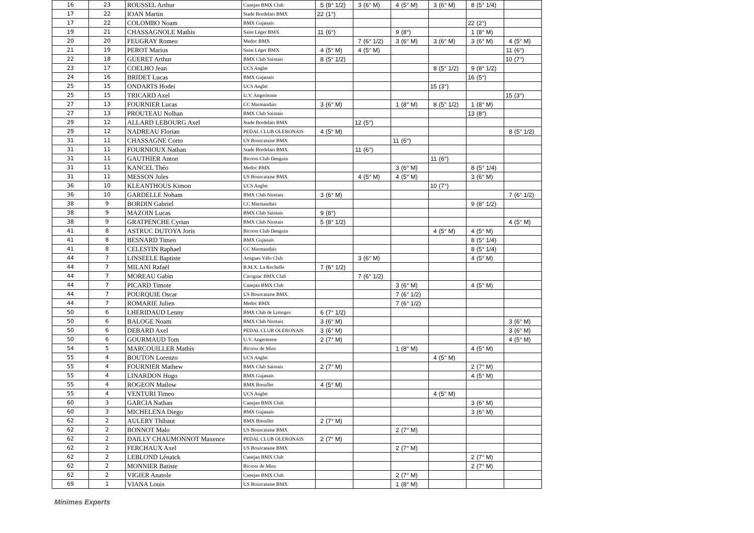| 16 | 23 | ROUSSEL Arthur | Canejan BMX Club | 5 | (8° 1/2) | 3 | (6° M) | 4 | (5° M) | 3 | (6° M) | 8 | (5° 1/4) | | |
| 17 | 22 | IOAN Martin | Stade Bordelais BMX | 22 | (1°) | | | | | | | | | | |
| 17 | 22 | COLOMBO Noam | BMX Gujanais | | | | | | | | | 22 | (2°) | | |
| 19 | 21 | CHASSAGNOLE Mathis | Saint Léger BMX | 11 | (6°) | | | 9 | (8°) | | | 1 | (8° M) | | |
| 20 | 20 | FEUGRAY Romeo | Medoc BMX | | | 7 | (6° 1/2) | 3 | (6° M) | 3 | (6° M) | 3 | (6° M) | 4 | (5° M) |
| 21 | 19 | PEROT Marius | Saint Léger BMX | 4 | (5° M) | 4 | (5° M) | | | | | | | 11 | (6°) |
| 22 | 18 | GUERET Arthur | BMX Club Saintais | 8 | (5° 1/2) | | | | | | | | | 10 | (7°) |
| 23 | 17 | COELHO Jean | UCS Anglet | | | | | | | 8 | (5° 1/2) | 9 | (8° 1/2) | | |
| 24 | 16 | BRIDET Lucas | BMX Gujanais | | | | | | | | | 16 | (5°) | | |
| 25 | 15 | ONDARTS Hodei | UCS Anglet | | | | | | | 15 | (3°) | | | | |
| 25 | 15 | TRICARD Axel | U.V. Angerienne | | | | | | | | | | | 15 | (3°) |
| 27 | 13 | FOURNIER Lucas | CC Marmandais | 3 | (6° M) | | | 1 | (8° M) | 8 | (5° 1/2) | 1 | (8° M) | | |
| 27 | 13 | PROUTEAU Nolhan | BMX Club Saintais | | | | | | | | | 13 | (8°) | | |
| 29 | 12 | ALLARD LEBOURG Axel | Stade Bordelais BMX | | | 12 | (5°) | | | | | | | | |
| 29 | 12 | NADREAU Florian | PEDAL CLUB OLERONAIS | 4 | (5° M) | | | | | | | | | 8 | (5° 1/2) |
| 31 | 11 | CHASSAGNE Corto | US Bouscataise BMX | | | | | 11 | (6°) | | | | | | |
| 31 | 11 | FOURNIOUX Nathan | Stade Bordelais BMX | | | 11 | (6°) | | | | | | | | |
| 31 | 11 | GAUTHIER Anton | Bicross Club Denguin | | | | | | | 11 | (6°) | | | | |
| 31 | 11 | KANCEL Théo | Medoc BMX | | | | | 3 | (6° M) | | | 8 | (5° 1/4) | | |
| 31 | 11 | MESSON Jules | US Bouscataise BMX | | | 4 | (5° M) | 4 | (5° M) | | | 3 | (6° M) | | |
| 36 | 10 | KLEANTHOUS Kimon | UCS Anglet | | | | | | | 10 | (7°) | | | | |
| 36 | 10 | GARDELLE Noham | BMX Club Niortais | 3 | (6° M) | | | | | | | | | 7 | (6° 1/2) |
| 38 | 9 | BORDIN Gabriel | CC Marmandais | | | | | | | | | 9 | (8° 1/2) | | |
| 38 | 9 | MAZOIN Lucas | BMX Club Saintais | 9 | (8°) | | | | | | | | | | |
| 38 | 9 | GRATPENCHE Cyrian | BMX Club Niortais | 5 | (8° 1/2) | | | | | | | | | 4 | (5° M) |
| 41 | 8 | ASTRUC DUTOYA Joris | Bicross Club Denguin | | | | | | | 4 | (5° M) | 4 | (5° M) | | |
| 41 | 8 | BESNARD Timeo | BMX Gujanais | | | | | | | | | 8 | (5° 1/4) | | |
| 41 | 8 | CELESTIN Raphael | CC Marmandais | | | | | | | | | 8 | (5° 1/4) | | |
| 44 | 7 | LINSEELE Baptiste | Artigues Vélo Club | | | 3 | (6° M) | | | | | 4 | (5° M) | | |
| 44 | 7 | MILANI Rafaël | B.M.X. La Rochelle | 7 | (6° 1/2) | | | | | | | | | | |
| 44 | 7 | MOREAU Gabin | Cavignac BMX Club | | | 7 | (6° 1/2) | | | | | | | | |
| 44 | 7 | PICARD Timote | Canejan BMX Club | | | | | 3 | (6° M) | | | 4 | (5° M) | | |
| 44 | 7 | POURQUIE Oscar | US Bouscataise BMX | | | | | 7 | (6° 1/2) | | | | | | |
| 44 | 7 | ROMARIE Julien | Medoc BMX | | | | | 7 | (6° 1/2) | | | | | | |
| 50 | 6 | LHERIDAUD Lenny | BMX Club de Limoges | 6 | (7° 1/2) | | | | | | | | | | |
| 50 | 6 | BALOGE Noam | BMX Club Niortais | 3 | (6° M) | | | | | | | | | 3 | (6° M) |
| 50 | 6 | DEBARD Axel | PEDAL CLUB OLERONAIS | 3 | (6° M) | | | | | | | | | 3 | (6° M) |
| 50 | 6 | GOURMAUD Tom | U.V. Angerienne | 2 | (7° M) | | | | | | | | | 4 | (5° M) |
| 54 | 5 | MARCOUILLER Mathis | Bicross de Mios | | | | | 1 | (8° M) | | | 4 | (5° M) | | |
| 55 | 4 | BOUTON Lorenzo | UCS Anglet | | | | | | | 4 | (5° M) | | | | |
| 55 | 4 | FOURNIER Mathew | BMX Club Saintais | 2 | (7° M) | | | | | | | 2 | (7° M) | | |
| 55 | 4 | LINARDON Hugo | BMX Gujanais | | | | | | | | | 4 | (5° M) | | |
| 55 | 4 | ROGEON Mailow | BMX Breuillet | 4 | (5° M) | | | | | | | | | | |
| 55 | 4 | VENTURI Timeo | UCS Anglet | | | | | | | 4 | (5° M) | | | | |
| 60 | 3 | GARCIA Nathan | Canejan BMX Club | | | | | | | | | 3 | (6° M) | | |
| 60 | 3 | MICHELENA Diego | BMX Gujanais | | | | | | | | | 3 | (6° M) | | |
| 62 | 2 | AULERY Thibaut | BMX Breuillet | 2 | (7° M) | | | | | | | | | | |
| 62 | 2 | BONNOT Malo | US Bouscataise BMX | | | | | 2 | (7° M) | | | | | | |
| 62 | 2 | DAILLY CHAUMONNOT Maxence | PEDAL CLUB OLERONAIS | 2 | (7° M) | | | | | | | | | | |
| 62 | 2 | FERCHAUX Axel | US Bouscataise BMX | | | | | 2 | (7° M) | | | | | | |
| 62 | 2 | LEBLOND Lénaïck | Canejan BMX Club | | | | | | | | | 2 | (7° M) | | |
| 62 | 2 | MONNIER Batiste | Bicross de Mios | | | | | | | | | 2 | (7° M) | | |
| 62 | 2 | VIGIER Anatole | Canejan BMX Club | | | | | 2 | (7° M) | | | | | | |
| 69 | 1 | VIANA Louis | US Bouscataise BMX | | | | | 1 | (8° M) | | | | | | |
Minimes Experts